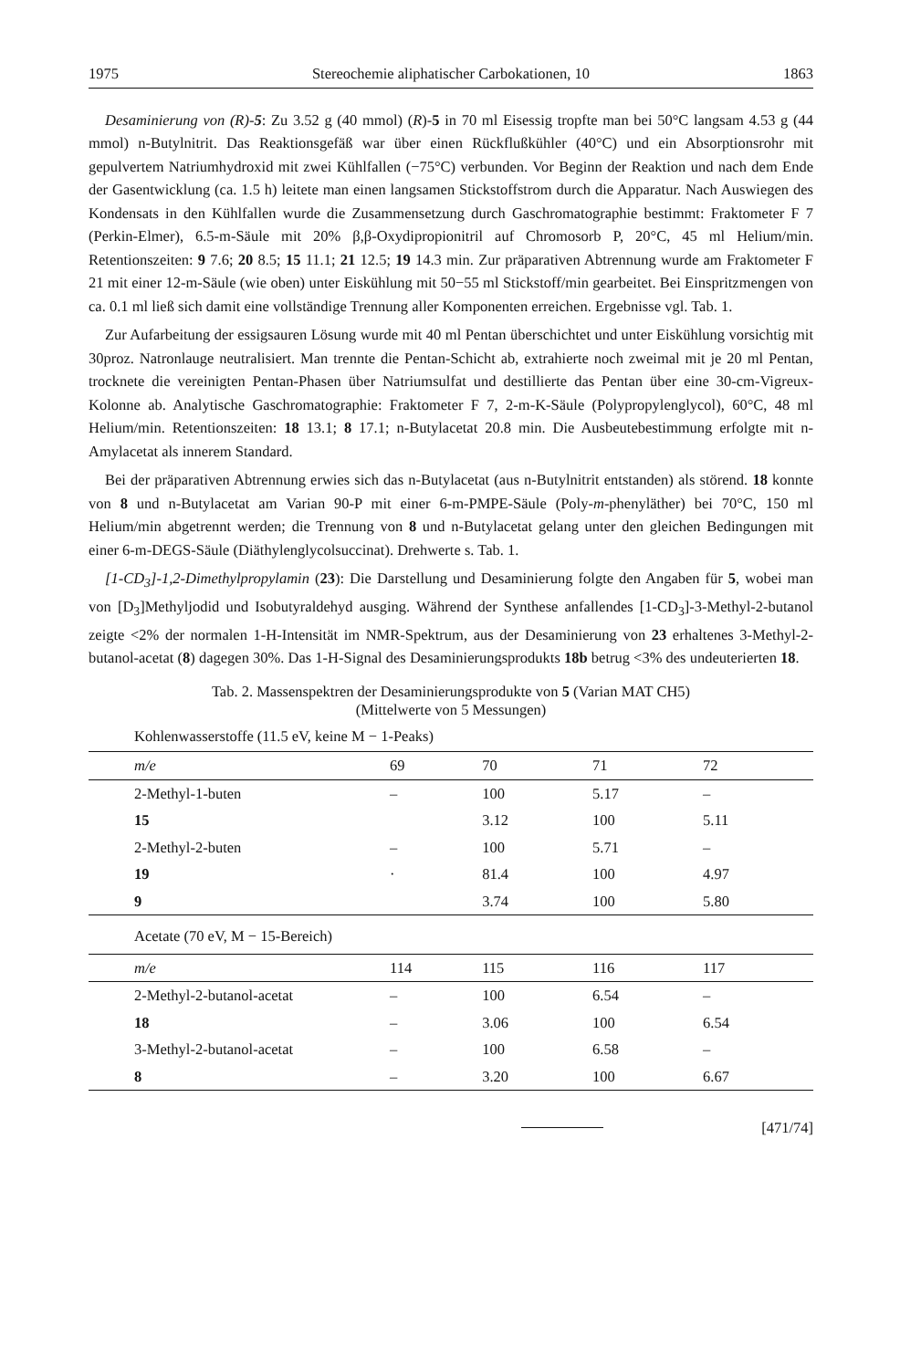1975 Stereochemie aliphatischer Carbokationen, 10 1863
Desaminierung von (R)-5: Zu 3.52 g (40 mmol) (R)-5 in 70 ml Eisessig tropfte man bei 50°C langsam 4.53 g (44 mmol) n-Butylnitrit. Das Reaktionsgefäß war über einen Rückflußkühler (40°C) und ein Absorptionsrohr mit gepulvertem Natriumhydroxid mit zwei Kühlfallen (−75°C) verbunden. Vor Beginn der Reaktion und nach dem Ende der Gasentwicklung (ca. 1.5 h) leitete man einen langsamen Stickstoffstrom durch die Apparatur. Nach Auswiegen des Kondensats in den Kühlfallen wurde die Zusammensetzung durch Gaschromatographie bestimmt: Fraktometer F 7 (Perkin-Elmer), 6.5-m-Säule mit 20% β,β-Oxydipropionitril auf Chromosorb P, 20°C, 45 ml Helium/min. Retentionszeiten: 9 7.6; 20 8.5; 15 11.1; 21 12.5; 19 14.3 min. Zur präparativen Abtrennung wurde am Fraktometer F 21 mit einer 12-m-Säule (wie oben) unter Eiskühlung mit 50−55 ml Stickstoff/min gearbeitet. Bei Einspritzmengen von ca. 0.1 ml ließ sich damit eine vollständige Trennung aller Komponenten erreichen. Ergebnisse vgl. Tab. 1.
Zur Aufarbeitung der essigsauren Lösung wurde mit 40 ml Pentan überschichtet und unter Eiskühlung vorsichtig mit 30proz. Natronlauge neutralisiert. Man trennte die Pentan-Schicht ab, extrahierte noch zweimal mit je 20 ml Pentan, trocknete die vereinigten Pentan-Phasen über Natriumsulfat und destillierte das Pentan über eine 30-cm-Vigreux-Kolonne ab. Analytische Gaschromatographie: Fraktometer F 7, 2-m-K-Säule (Polypropylenglycol), 60°C, 48 ml Helium/min. Retentionszeiten: 18 13.1; 8 17.1; n-Butylacetat 20.8 min. Die Ausbeutebestimmung erfolgte mit n-Amylacetat als innerem Standard.
Bei der präparativen Abtrennung erwies sich das n-Butylacetat (aus n-Butylnitrit entstanden) als störend. 18 konnte von 8 und n-Butylacetat am Varian 90-P mit einer 6-m-PMPE-Säule (Poly-m-phenyläther) bei 70°C, 150 ml Helium/min abgetrennt werden; die Trennung von 8 und n-Butylacetat gelang unter den gleichen Bedingungen mit einer 6-m-DEGS-Säule (Diäthylenglycolsuccinat). Drehwerte s. Tab. 1.
[1-CD<sub>3</sub>]-1,2-Dimethylpropylamin (23): Die Darstellung und Desaminierung folgte den Angaben für 5, wobei man von [D<sub>3</sub>]Methyljodid und Isobutyraldehyd ausging. Während der Synthese anfallendes [1-CD<sub>3</sub>]-3-Methyl-2-butanol zeigte <2% der normalen 1-H-Intensität im NMR-Spektrum, aus der Desaminierung von 23 erhaltenes 3-Methyl-2-butanol-acetat (8) dagegen 30%. Das 1-H-Signal des Desaminierungsprodukts 18b betrug <3% des undeuterierten 18.
Tab. 2. Massenspektren der Desaminierungsprodukte von 5 (Varian MAT CH5)
(Mittelwerte von 5 Messungen)
Kohlenwasserstoffe (11.5 eV, keine M − 1-Peaks)
| m/e | 69 | 70 | 71 | 72 |
| --- | --- | --- | --- | --- |
| 2-Methyl-1-buten | – | 100 | 5.17 | – |
| 15 | | 3.12 | 100 | 5.11 |
| 2-Methyl-2-buten | – | 100 | 5.71 | – |
| 19 | · | 81.4 | 100 | 4.97 |
| 9 | | 3.74 | 100 | 5.80 |
| Acetate (70 eV, M − 15-Bereich) | | | | |
| m/e | 114 | 115 | 116 | 117 |
| 2-Methyl-2-butanol-acetat | – | 100 | 6.54 | – |
| 18 | – | 3.06 | 100 | 6.54 |
| 3-Methyl-2-butanol-acetat | – | 100 | 6.58 | – |
| 8 | – | 3.20 | 100 | 6.67 |
[471/74]